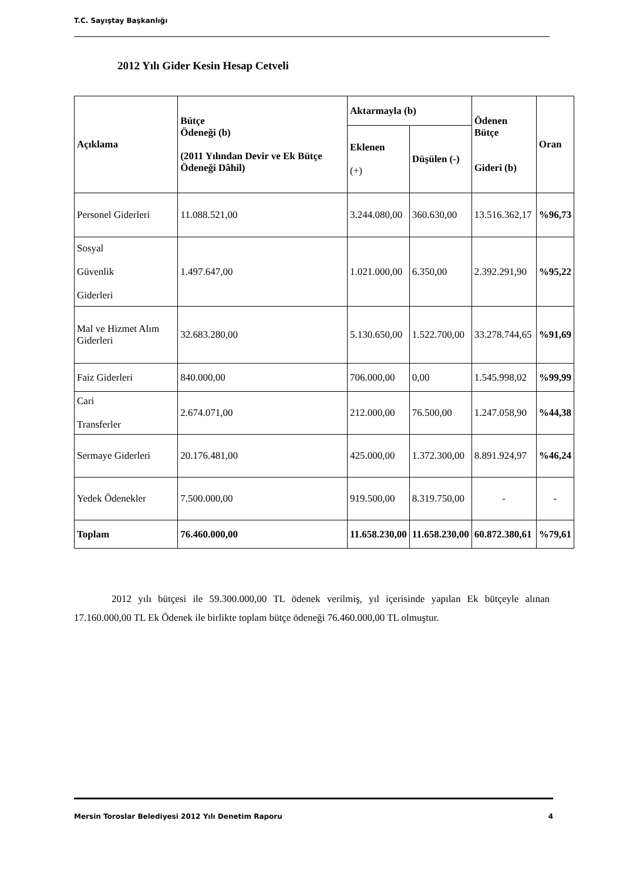T.C. Sayıştay Başkanlığı
2012 Yılı Gider Kesin Hesap Cetveli
| Açıklama | Bütçe Ödeneği (b) (2011 Yılından Devir ve Ek Bütçe Ödeneği Dâhil) | Aktarmayla (b) | | Ödenen Bütçe Gideri (b) | Oran |
| --- | --- | --- | --- | --- | --- |
| | | Eklenen (+) | Düşülen (-) | | |
| Personel Giderleri | 11.088.521,00 | 3.244.080,00 | 360.630,00 | 13.516.362,17 | %96,73 |
| Sosyal Güvenlik Giderleri | 1.497.647,00 | 1.021.000,00 | 6.350,00 | 2.392.291,90 | %95,22 |
| Mal ve Hizmet Alım Giderleri | 32.683.280,00 | 5.130.650,00 | 1.522.700,00 | 33.278.744,65 | %91,69 |
| Faiz Giderleri | 840.000,00 | 706.000,00 | 0,00 | 1.545.998,02 | %99,99 |
| Cari Transferler | 2.674.071,00 | 212.000,00 | 76.500,00 | 1.247.058,90 | %44,38 |
| Sermaye Giderleri | 20.176.481,00 | 425.000,00 | 1.372.300,00 | 8.891.924,97 | %46,24 |
| Yedek Ödenekler | 7.500.000,00 | 919.500,00 | 8.319.750,00 | - | - |
| Toplam | 76.460.000,00 | 11.658.230,00 | 11.658.230,00 | 60.872.380,61 | %79,61 |
2012 yılı bütçesi ile 59.300.000,00 TL ödenek verilmiş, yıl içerisinde yapılan Ek bütçeyle alınan 17.160.000,00 TL Ek Ödenek ile birlikte toplam bütçe ödeneği 76.460.000,00 TL olmuştur.
Mersin Toroslar Belediyesi 2012 Yılı Denetim Raporu 4